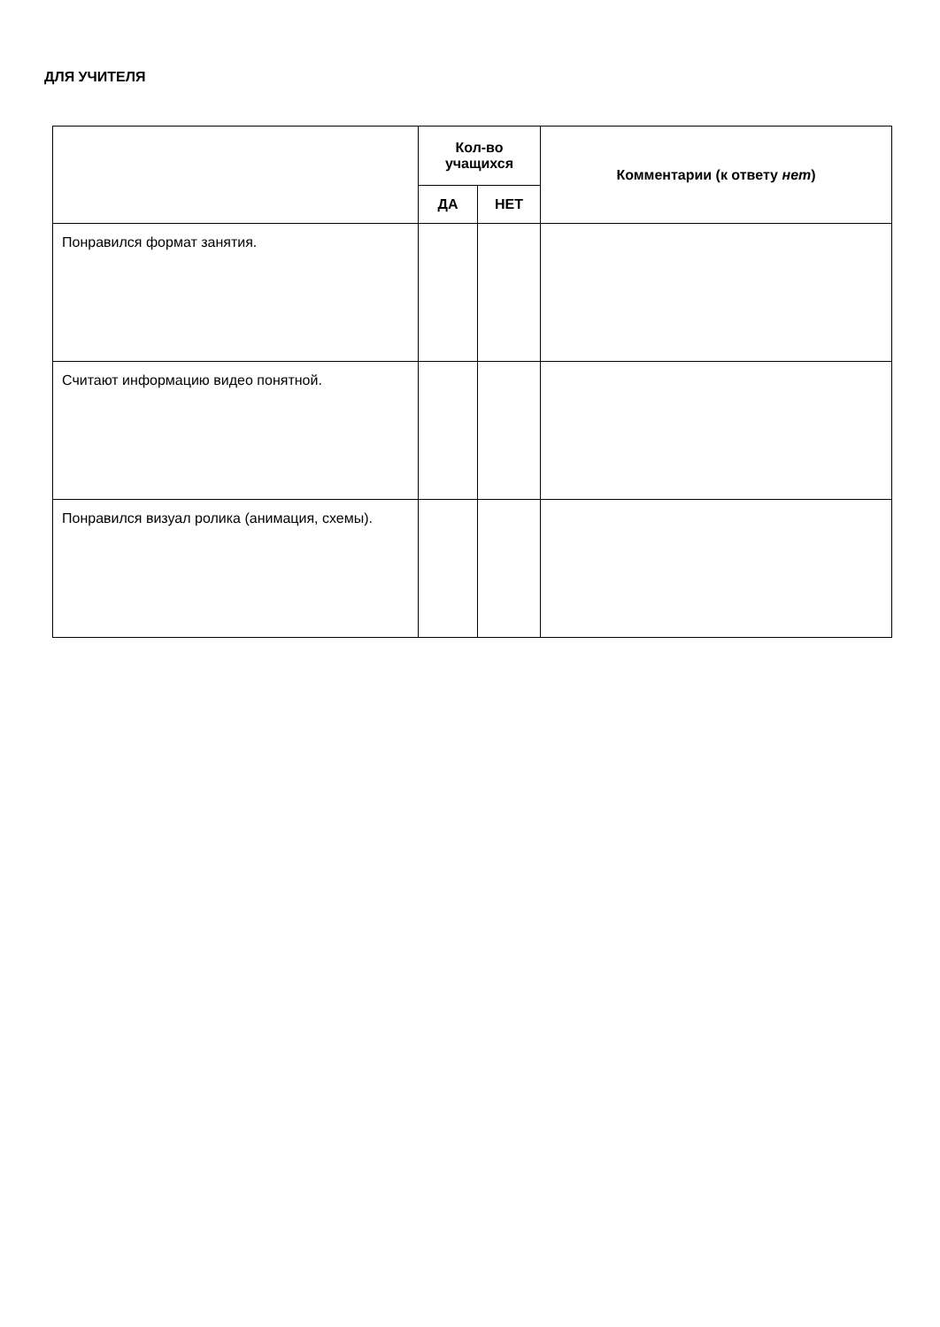ДЛЯ УЧИТЕЛЯ
| | Кол-во учащихся | | Комментарии (к ответу нет ) |
| --- | --- | --- | --- |
| | ДА | НЕТ | |
| Понравился формат занятия. | | | |
| Считают информацию видео понятной. | | | |
| Понравился визуал ролика (анимация, схемы). | | | |